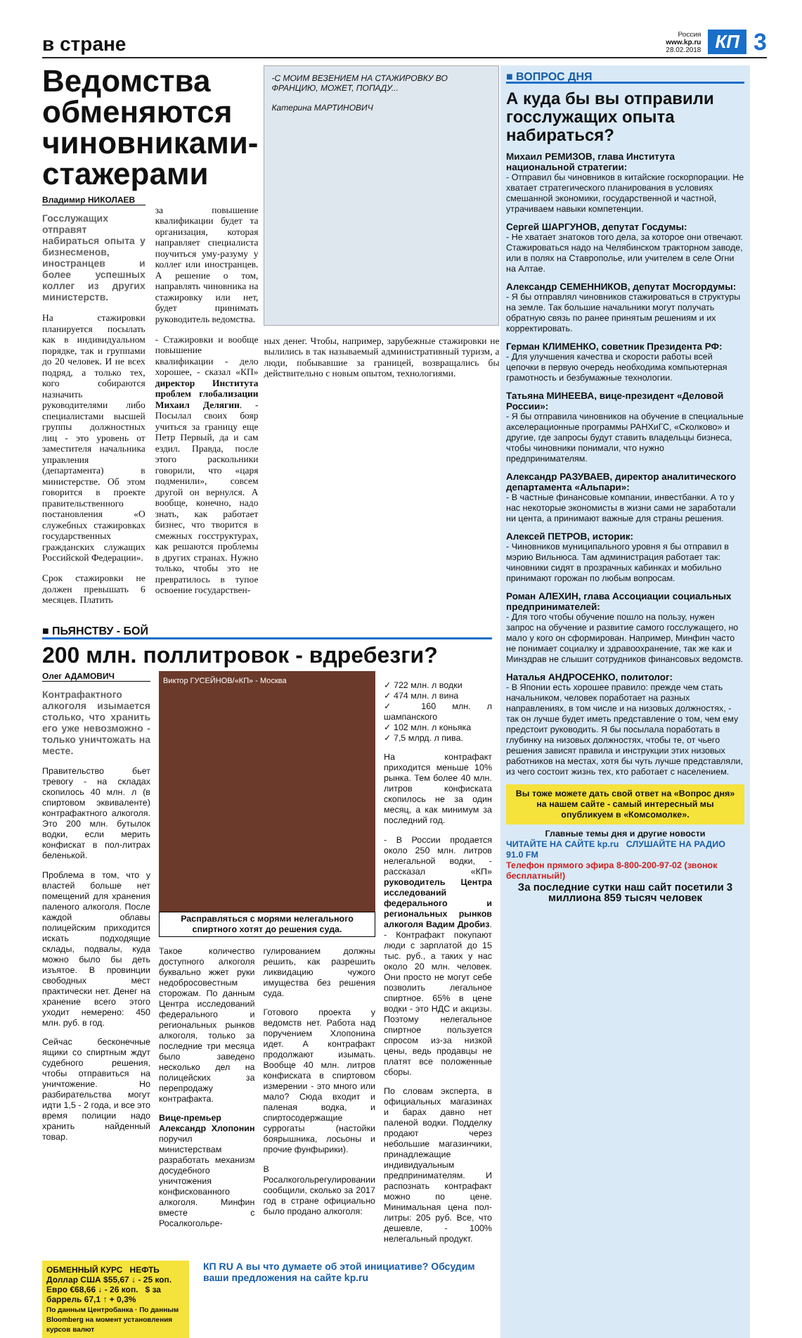в стране
Россия
www.kp.ru
28.02.2018
КП 3
Ведомства обменяются чиновниками-стажерами
Владимир НИКОЛАЕВ
Госслужащих отправят набираться опыта у бизнесменов, иностранцев и более успешных коллег из других министерств.
На стажировки планируется посылать как в индивидуальном порядке, так и группами до 20 человек. И не всех подряд, а только тех, кого собираются назначить руководителями либо специалистами высшей группы должностных лиц - это уровень от заместителя начальника управления (департамента) в министерстве. Об этом говорится в проекте правительственного постановления «О служебных стажировках государственных гражданских служащих Российской Федерации».
Срок стажировки не должен превышать 6 месяцев. Платить
за повышение квалификации будет та организация, которая направляет специалиста поучиться уму-разуму у коллег или иностранцев. А решение о том, направлять чиновника на стажировку или нет, будет принимать руководитель ведомства.
- Стажировки и вообще повышение квалификации - дело хорошее, - сказал «КП» директор Института проблем глобализации Михаил Делягин. - Посылал своих бояр учиться за границу еще Петр Первый, да и сам ездил. Правда, после этого раскольники говорили, что «царя подменили», совсем другой он вернулся. А вообще, конечно, надо знать, как работает бизнес, что творится в смежных госструктурах, как решаются проблемы в других странах. Нужно только, чтобы это не превратилось в тупое освоение государствен-
-С МОИМ ВЕЗЕНИЕМ НА СТАЖИРОВКУ ВО ФРАНЦИЮ, МОЖЕТ, ПОПАДУ...
Катерина МАРТИНОВИЧ
ных денег. Чтобы, например, зарубежные стажировки не вылились в так называемый административный туризм, а люди, побывавшие за границей, возвращались бы действительно с новым опытом, технологиями.
■ ПЬЯНСТВУ - БОЙ
200 млн. поллитровок - вдребезги?
Олег АДАМОВИЧ
Контрафактного алкоголя изымается столько, что хранить его уже невозможно - только уничтожать на месте.
Правительство бьет тревогу - на складах скопилось 40 млн. л (в спиртовом эквиваленте) контрафактного алкоголя. Это 200 млн. бутылок водки, если мерить конфискат в пол-литрах беленькой.
Проблема в том, что у властей больше нет помещений для хранения паленого алкоголя. После каждой облавы полицейским приходится искать подходящие склады, подвалы, куда можно было бы деть изъятое. В провинции свободных мест практически нет. Денег на хранение всего этого уходит немерено: 450 млн. руб. в год.
Сейчас бесконечные ящики со спиртным ждут судебного решения, чтобы отправиться на уничтожение. Но разбирательства могут идти 1,5 - 2 года, и все это время полиции надо хранить найденный товар.
Виктор ГУСЕЙНОВ/«КП» - Москва
Расправляться с морями нелегального спиртного хотят до решения суда.
Такое количество доступного алкоголя буквально жжет руки недобросовестным сторожам. По данным Центра исследований федерального и региональных рынков алкоголя, только за последние три месяца было заведено несколько дел на полицейских за перепродажу контрафакта.
Вице-премьер Александр Хлопонин поручил министерствам разработать механизм досудебного уничтожения конфискованного алкоголя. Минфин вместе с Росалкогольре-
гулированием должны решить, как разрешить ликвидацию чужого имущества без решения суда.
Готового проекта у ведомств нет. Работа над поручением Хлопонина идет. А контрафакт продолжают изымать. Вообще 40 млн. литров конфиската в спиртовом измерении - это много или мало? Сюда входит и паленая водка, и спиртосодержащие суррогаты (настойки боярышника, лосьоны и прочие фунфырики).
В Росалкогольрегулировании сообщили, сколько за 2017 год в стране официально было продано алкоголя:
✓ 722 млн. л водки
✓ 474 млн. л вина
✓ 160 млн. л шампанского
✓ 102 млн. л коньяка
✓ 7,5 млрд. л пива.
На контрафакт приходится меньше 10% рынка. Тем более 40 млн. литров конфиската скопилось не за один месяц, а как минимум за последний год.
- В России продается около 250 млн. литров нелегальной водки, - рассказал «КП» руководитель Центра исследований федерального и региональных рынков алкоголя Вадим Дробиз. - Контрафакт покупают люди с зарплатой до 15 тыс. руб., а таких у нас около 20 млн. человек. Они просто не могут себе позволить легальное спиртное. 65% в цене водки - это НДС и акцизы. Поэтому нелегальное спиртное пользуется спросом из-за низкой цены, ведь продавцы не платят все положенные сборы.
По словам эксперта, в официальных магазинах и барах давно нет паленой водки. Подделку продают через небольшие магазинчики, принадлежащие индивидуальным предпринимателям. И распознать контрафакт можно по цене. Минимальная цена пол-литры: 205 руб. Все, что дешевле, - 100% нелегальный продукт.
ОБМЕННЫЙ КУРС НЕФТЬ
Доллар США $55,67 ↓ - 25 коп. Евро €68,66 ↓ - 26 коп. $ за баррель 67,1 ↑ + 0,3%
По данным Центробанка · По данным Bloomberg на момент установления курсов валют
КП RU А вы что думаете об этой инициативе? Обсудим ваши предложения на сайте kp.ru
■ ВОПРОС ДНЯ
А куда бы вы отправили госслужащих опыта набираться?
Михаил РЕМИЗОВ, глава Института национальной стратегии:
- Отправил бы чиновников в китайские госкорпорации. Не хватает стратегического планирования в условиях смешанной экономики, государственной и частной, утрачиваем навыки компетенции.
Сергей ШАРГУНОВ, депутат Госдумы:
- Не хватает знатоков того дела, за которое они отвечают. Стажироваться надо на Челябинском тракторном заводе, или в полях на Ставрополье, или учителем в селе Огни на Алтае.
Александр СЕМЕННИКОВ, депутат Мосгордумы:
- Я бы отправлял чиновников стажироваться в структуры на земле. Так большие начальники могут получать обратную связь по ранее принятым решениям и их корректировать.
Герман КЛИМЕНКО, советник Президента РФ:
- Для улучшения качества и скорости работы всей цепочки в первую очередь необходима компьютерная грамотность и безбумажные технологии.
Татьяна МИНЕЕВА, вице-президент «Деловой России»:
- Я бы отправила чиновников на обучение в специальные акселерационные программы РАНХиГС, «Сколково» и другие, где запросы будут ставить владельцы бизнеса, чтобы чиновники понимали, что нужно предпринимателям.
Александр РАЗУВАЕВ, директор аналитического департамента «Альпари»:
- В частные финансовые компании, инвестбанки. А то у нас некоторые экономисты в жизни сами не заработали ни цента, а принимают важные для страны решения.
Алексей ПЕТРОВ, историк:
- Чиновников муниципального уровня я бы отправил в мэрию Вильнюса. Там администрация работает так: чиновники сидят в прозрачных кабинках и мобильно принимают горожан по любым вопросам.
Роман АЛЕХИН, глава Ассоциации социальных предпринимателей:
- Для того чтобы обучение пошло на пользу, нужен запрос на обучение и развитие самого госслужащего, но мало у кого он сформирован. Например, Минфин часто не понимает социалку и здравоохранение, так же как и Минздрав не слышит сотрудников финансовых ведомств.
Наталья АНДРОСЕНКО, политолог:
- В Японии есть хорошее правило: прежде чем стать начальником, человек поработает на разных направлениях, в том числе и на низовых должностях, - так он лучше будет иметь представление о том, чем ему предстоит руководить. Я бы посылала поработать в глубинку на низовых должностях, чтобы те, от чьего решения зависят правила и инструкции этих низовых работников на местах, хотя бы чуть лучше представляли, из чего состоит жизнь тех, кто работает с населением.
Вы тоже можете дать свой ответ на «Вопрос дня» на нашем сайте - самый интересный мы опубликуем в «Комсомолке».
Главные темы дня и другие новости
ЧИТАЙТЕ НА САЙТЕ kp.ru СЛУШАЙТЕ НА РАДИО 91.0 FM
Телефон прямого эфира 8-800-200-97-02 (звонок бесплатный!)
За последние сутки наш сайт посетили 3 миллиона 859 тысяч человек